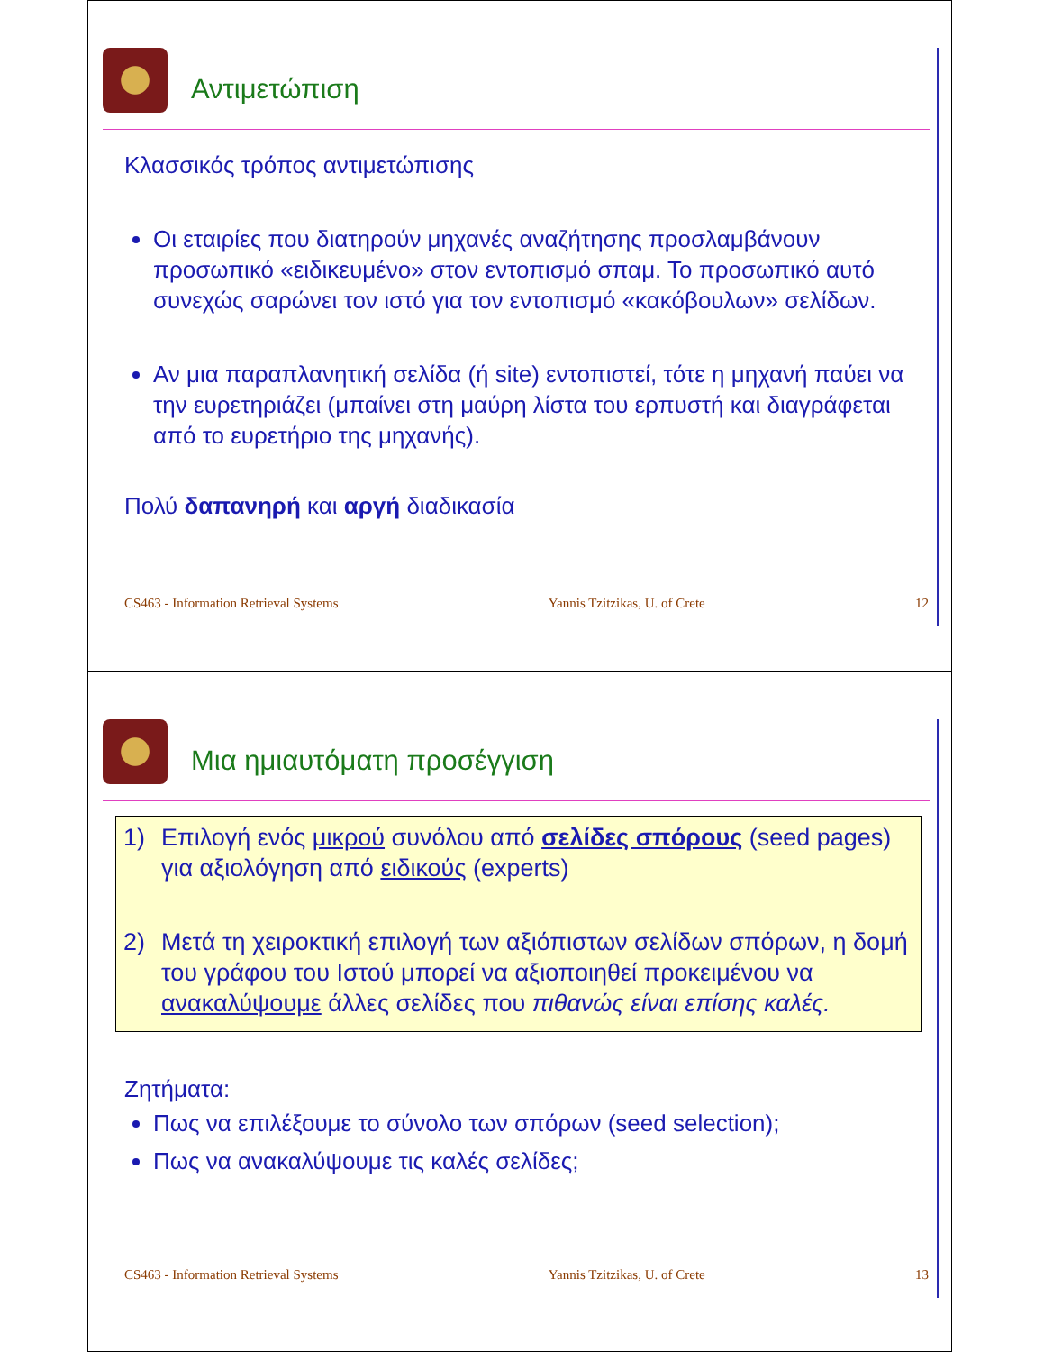Αντιμετώπιση
Κλασσικός τρόπος αντιμετώπισης
Οι εταιρίες που διατηρούν μηχανές αναζήτησης προσλαμβάνουν προσωπικό «ειδικευμένο» στον εντοπισμό σπαμ. Το προσωπικό αυτό συνεχώς σαρώνει τον ιστό για τον εντοπισμό «κακόβουλων» σελίδων.
Αν μια παραπλανητική σελίδα (ή site) εντοπιστεί, τότε η μηχανή παύει να την ευρετηριάζει (μπαίνει στη μαύρη λίστα του ερπυστή και διαγράφεται από το ευρετήριο της μηχανής).
Πολύ δαπανηρή και αργή διαδικασία
CS463 - Information Retrieval Systems Yannis Tzitzikas, U. of Crete 12
Μια ημιαυτόματη προσέγγιση
1) Επιλογή ενός μικρού συνόλου από σελίδες σπόρους (seed pages) για αξιολόγηση από ειδικούς (experts)
2) Μετά τη χειροκτική επιλογή των αξιόπιστων σελίδων σπόρων, η δομή του γράφου του Ιστού μπορεί να αξιοποιηθεί προκειμένου να ανακαλύψουμε άλλες σελίδες που πιθανώς είναι επίσης καλές.
Ζητήματα:
Πως να επιλέξουμε το σύνολο των σπόρων (seed selection);
Πως να ανακαλύψουμε τις καλές σελίδες;
CS463 - Information Retrieval Systems Yannis Tzitzikas, U. of Crete 13